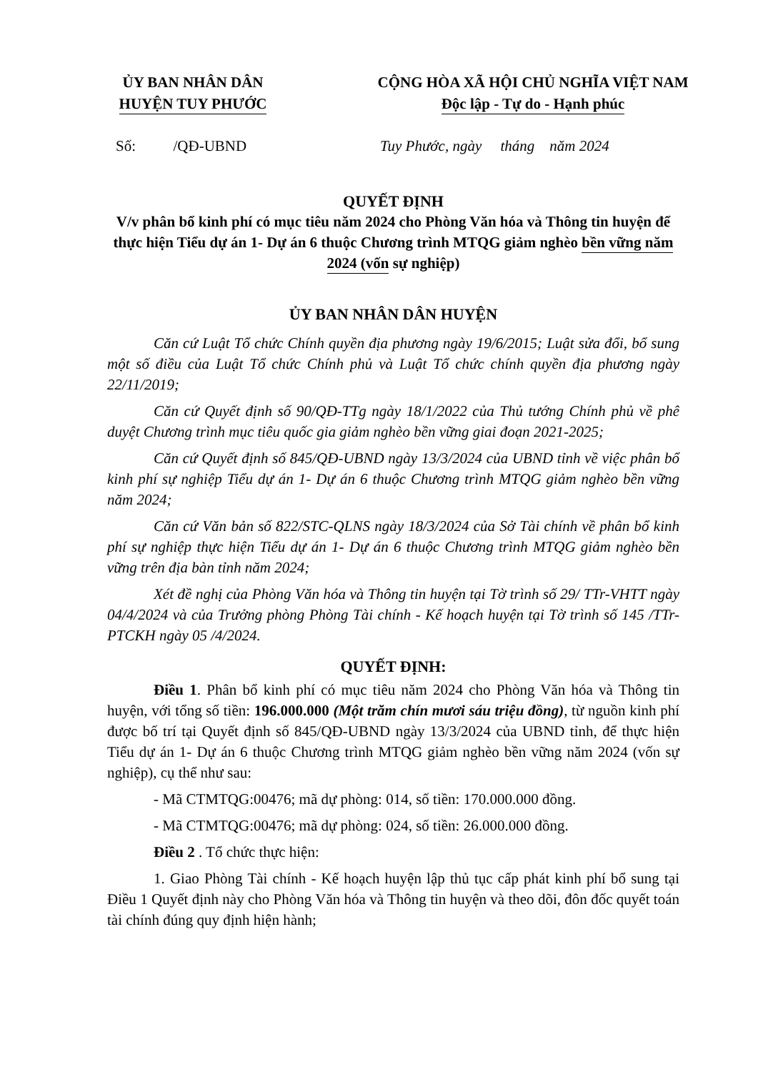ỦY BAN NHÂN DÂN
HUYỆN TUY PHƯỚC
CỘNG HÒA XÃ HỘI CHỦ NGHĨA VIỆT NAM
Độc lập - Tự do - Hạnh phúc
Số: /QĐ-UBND Tuy Phước, ngày tháng năm 2024
QUYẾT ĐỊNH
V/v phân bổ kinh phí có mục tiêu năm 2024 cho Phòng Văn hóa và Thông tin huyện để thực hiện Tiểu dự án 1- Dự án 6 thuộc Chương trình MTQG giảm nghèo bền vững năm 2024 (vốn sự nghiệp)
ỦY BAN NHÂN DÂN HUYỆN
Căn cứ Luật Tổ chức Chính quyền địa phương ngày 19/6/2015; Luật sửa đổi, bổ sung một số điều của Luật Tổ chức Chính phủ và Luật Tổ chức chính quyền địa phương ngày 22/11/2019;
Căn cứ Quyết định số 90/QĐ-TTg ngày 18/1/2022 của Thủ tướng Chính phủ về phê duyệt Chương trình mục tiêu quốc gia giảm nghèo bền vững giai đoạn 2021-2025;
Căn cứ Quyết định số 845/QĐ-UBND ngày 13/3/2024 của UBND tỉnh về việc phân bổ kinh phí sự nghiệp Tiểu dự án 1- Dự án 6 thuộc Chương trình MTQG giảm nghèo bền vững năm 2024;
Căn cứ Văn bản số 822/STC-QLNS ngày 18/3/2024 của Sở Tài chính về phân bổ kinh phí sự nghiệp thực hiện Tiểu dự án 1- Dự án 6 thuộc Chương trình MTQG giảm nghèo bền vững trên địa bàn tỉnh năm 2024;
Xét đề nghị của Phòng Văn hóa và Thông tin huyện tại Tờ trình số 29/ TTr-VHTT ngày 04/4/2024 và của Trưởng phòng Phòng Tài chính - Kế hoạch huyện tại Tờ trình số 145 /TTr-PTCKH ngày 05 /4/2024.
QUYẾT ĐỊNH:
Điều 1. Phân bổ kinh phí có mục tiêu năm 2024 cho Phòng Văn hóa và Thông tin huyện, với tổng số tiền: 196.000.000 (Một trăm chín mươi sáu triệu đồng), từ nguồn kinh phí được bố trí tại Quyết định số 845/QĐ-UBND ngày 13/3/2024 của UBND tỉnh, để thực hiện Tiểu dự án 1- Dự án 6 thuộc Chương trình MTQG giảm nghèo bền vững năm 2024 (vốn sự nghiệp), cụ thể như sau:
- Mã CTMTQG:00476; mã dự phòng: 014, số tiền: 170.000.000 đồng.
- Mã CTMTQG:00476; mã dự phòng: 024, số tiền: 26.000.000 đồng.
Điều 2 . Tổ chức thực hiện:
1. Giao Phòng Tài chính - Kế hoạch huyện lập thủ tục cấp phát kinh phí bổ sung tại Điều 1 Quyết định này cho Phòng Văn hóa và Thông tin huyện và theo dõi, đôn đốc quyết toán tài chính đúng quy định hiện hành;